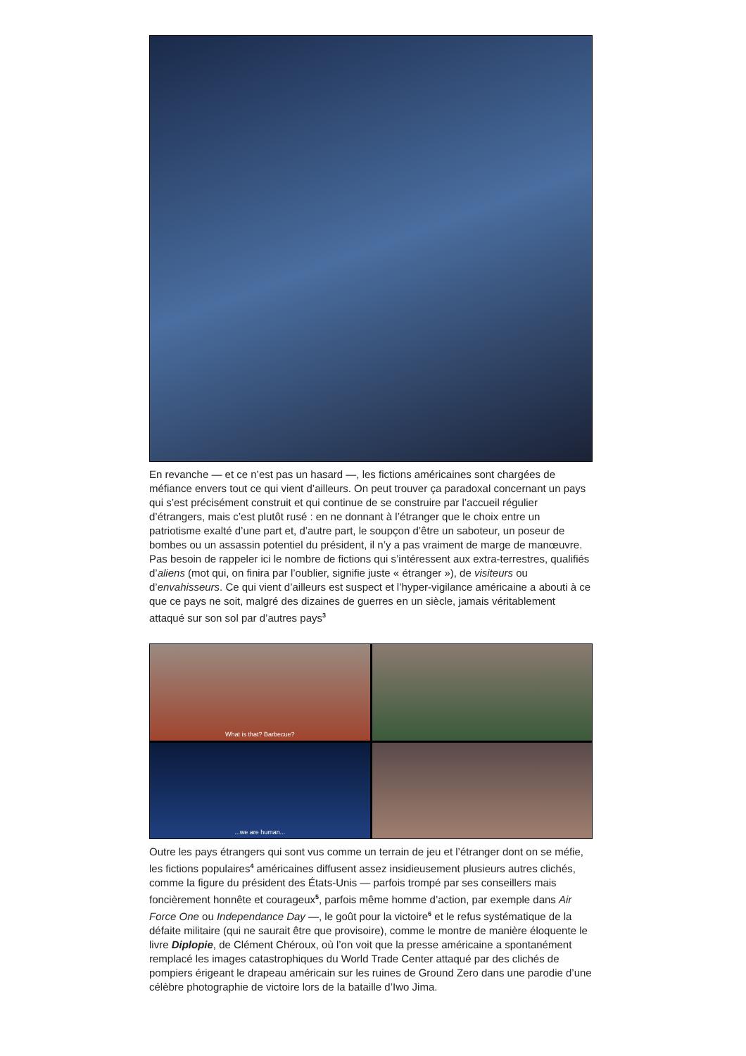En revanche — et ce n’est pas un hasard —, les fictions américaines sont chargées de méfiance envers tout ce qui vient d’ailleurs. On peut trouver ça paradoxal concernant un pays qui s’est précisément construit et qui continue de se construire par l’accueil régulier d’étrangers, mais c’est plutôt rusé : en ne donnant à l’étranger que le choix entre un patriotisme exalté d’une part et, d’autre part, le soupçon d’être un saboteur, un poseur de bombes ou un assassin potentiel du président, il n’y a pas vraiment de marge de manœuvre.
Pas besoin de rappeler ici le nombre de fictions qui s’intéressent aux extra-terrestres, qualifiés d’aliens (mot qui, on finira par l’oublier, signifie juste « étranger »), de visiteurs ou d’envahisseurs. Ce qui vient d’ailleurs est suspect et l’hyper-vigilance américaine a abouti à ce que ce pays ne soit, malgré des dizaines de guerres en un siècle, jamais véritablement attaqué sur son sol par d’autres pays<sup>3</sup>
What is that? Barbecue?
...we are human...
Outre les pays étrangers qui sont vus comme un terrain de jeu et l’étranger dont on se méfie, les fictions populaires<sup>4</sup> américaines diffusent assez insidieusement plusieurs autres clichés, comme la figure du président des États-Unis — parfois trompé par ses conseillers mais foncièrement honnête et courageux<sup>5</sup>, parfois même homme d’action, par exemple dans Air Force One ou Independance Day —, le goût pour la victoire<sup>6</sup> et le refus systématique de la défaite militaire (qui ne saurait être que provisoire), comme le montre de manière éloquente le livre Diplopie, de Clément Chéroux, où l’on voit que la presse américaine a spontanément remplacé les images catastrophiques du World Trade Center attaqué par des clichés de pompiers érigeant le drapeau américain sur les ruines de Ground Zero dans une parodie d’une célèbre photographie de victoire lors de la bataille d’Iwo Jima.